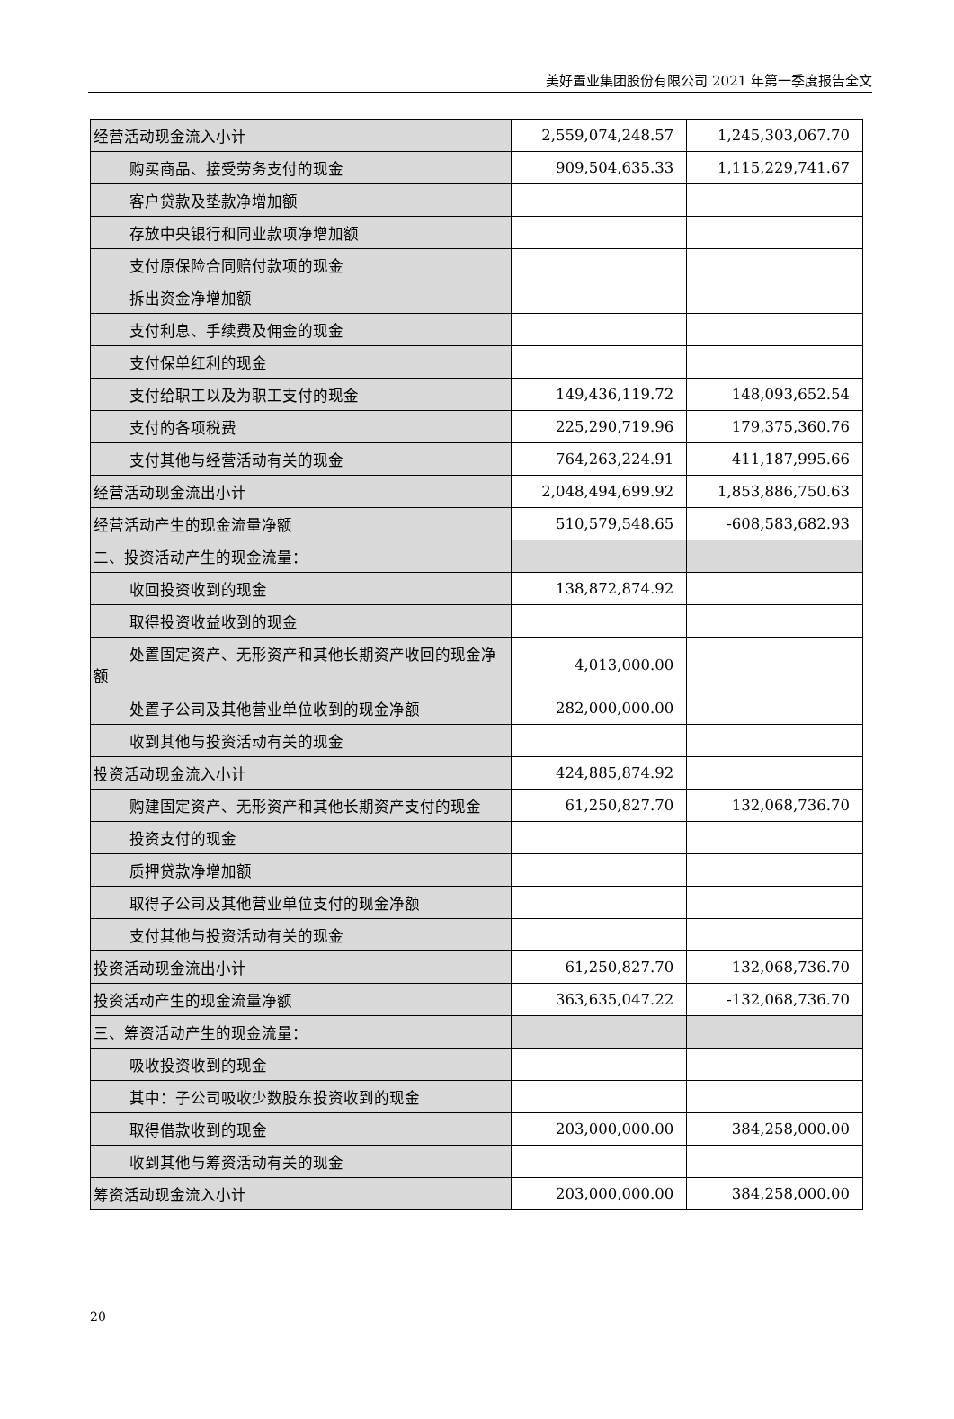美好置业集团股份有限公司 2021 年第一季度报告全文
| 经营活动现金流入小计 | 2,559,074,248.57 | 1,245,303,067.70 |
| 购买商品、接受劳务支付的现金 | 909,504,635.33 | 1,115,229,741.67 |
| 客户贷款及垫款净增加额 | | |
| 存放中央银行和同业款项净增加额 | | |
| 支付原保险合同赔付款项的现金 | | |
| 拆出资金净增加额 | | |
| 支付利息、手续费及佣金的现金 | | |
| 支付保单红利的现金 | | |
| 支付给职工以及为职工支付的现金 | 149,436,119.72 | 148,093,652.54 |
| 支付的各项税费 | 225,290,719.96 | 179,375,360.76 |
| 支付其他与经营活动有关的现金 | 764,263,224.91 | 411,187,995.66 |
| 经营活动现金流出小计 | 2,048,494,699.92 | 1,853,886,750.63 |
| 经营活动产生的现金流量净额 | 510,579,548.65 | -608,583,682.93 |
| 二、投资活动产生的现金流量： | | |
| 收回投资收到的现金 | 138,872,874.92 | |
| 取得投资收益收到的现金 | | |
| 处置固定资产、无形资产和其他长期资产收回的现金 净额 | 4,013,000.00 | |
| 处置子公司及其他营业单位收到的现金净额 | 282,000,000.00 | |
| 收到其他与投资活动有关的现金 | | |
| 投资活动现金流入小计 | 424,885,874.92 | |
| 购建固定资产、无形资产和其他长期资产支付的现金 | 61,250,827.70 | 132,068,736.70 |
| 投资支付的现金 | | |
| 质押贷款净增加额 | | |
| 取得子公司及其他营业单位支付的现金净额 | | |
| 支付其他与投资活动有关的现金 | | |
| 投资活动现金流出小计 | 61,250,827.70 | 132,068,736.70 |
| 投资活动产生的现金流量净额 | 363,635,047.22 | -132,068,736.70 |
| 三、筹资活动产生的现金流量： | | |
| 吸收投资收到的现金 | | |
| 其中：子公司吸收少数股东投资收到的现金 | | |
| 取得借款收到的现金 | 203,000,000.00 | 384,258,000.00 |
| 收到其他与筹资活动有关的现金 | | |
| 筹资活动现金流入小计 | 203,000,000.00 | 384,258,000.00 |
20